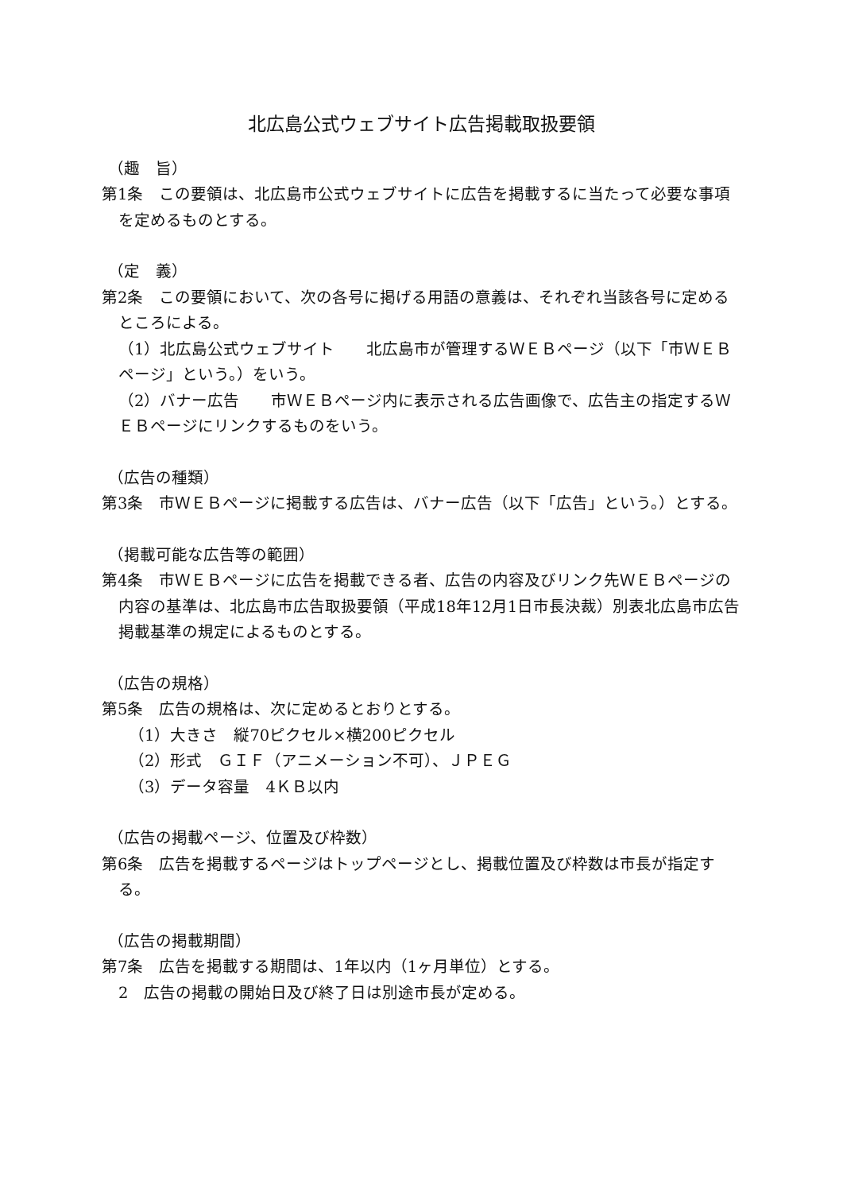北広島公式ウェブサイト広告掲載取扱要領
（趣　旨）
第1条　この要領は、北広島市公式ウェブサイトに広告を掲載するに当たって必要な事項を定めるものとする。
（定　義）
第2条　この要領において、次の各号に掲げる用語の意義は、それぞれ当該各号に定めるところによる。
（1）北広島公式ウェブサイト　　北広島市が管理するＷＥＢページ（以下「市ＷＥＢページ」という。）をいう。
（2）バナー広告　　市ＷＥＢページ内に表示される広告画像で、広告主の指定するＷＥＢページにリンクするものをいう。
（広告の種類）
第3条　市ＷＥＢページに掲載する広告は、バナー広告（以下「広告」という。）とする。
（掲載可能な広告等の範囲）
第4条　市ＷＥＢページに広告を掲載できる者、広告の内容及びリンク先ＷＥＢページの内容の基準は、北広島市広告取扱要領（平成18年12月1日市長決裁）別表北広島市広告掲載基準の規定によるものとする。
（広告の規格）
第5条　広告の規格は、次に定めるとおりとする。
（1）大きさ　縦70ピクセル×横200ピクセル
（2）形式　ＧＩＦ（アニメーション不可）、ＪＰＥＧ
（3）データ容量　4ＫＢ以内
（広告の掲載ページ、位置及び枠数）
第6条　広告を掲載するページはトップページとし、掲載位置及び枠数は市長が指定する。
（広告の掲載期間）
第7条　広告を掲載する期間は、1年以内（1ヶ月単位）とする。
2　広告の掲載の開始日及び終了日は別途市長が定める。